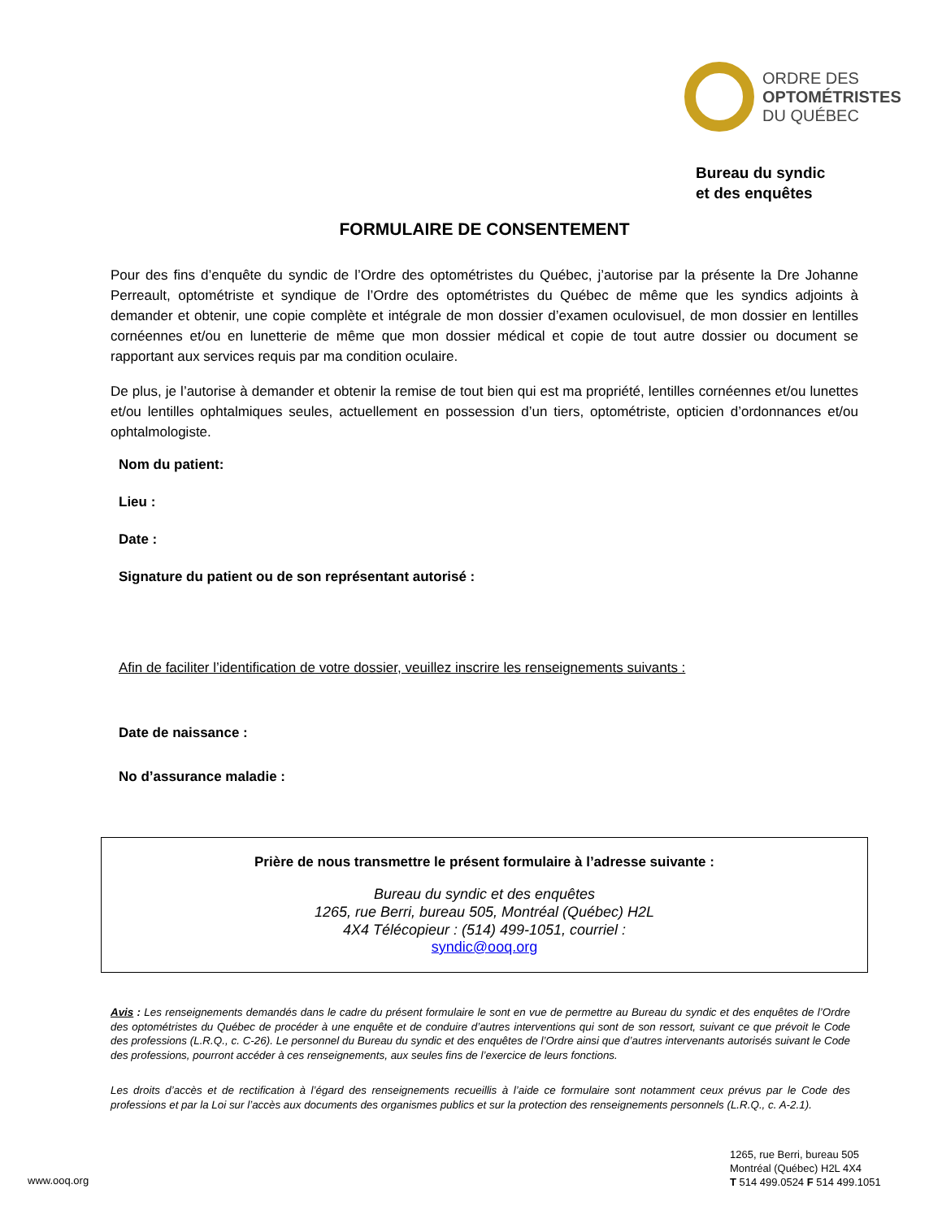ORDRE DES
OPTOMÉTRISTES
DU QUÉBEC
Bureau du syndic
et des enquêtes
FORMULAIRE DE CONSENTEMENT
Pour des fins d’enquête du syndic de l’Ordre des optométristes du Québec, j’autorise par la présente la Dre Johanne Perreault, optométriste et syndique de l’Ordre des optométristes du Québec de même que les syndics adjoints à demander et obtenir, une copie complète et intégrale de mon dossier d’examen oculovisuel, de mon dossier en lentilles cornéennes et/ou en lunetterie de même que mon dossier médical et copie de tout autre dossier ou document se rapportant aux services requis par ma condition oculaire.
De plus, je l’autorise à demander et obtenir la remise de tout bien qui est ma propriété, lentilles cornéennes et/ou lunettes et/ou lentilles ophtalmiques seules, actuellement en possession d’un tiers, optométriste, opticien d’ordonnances et/ou ophtalmologiste.
Nom du patient:
Lieu :
Date :
Signature du patient ou de son représentant autorisé :
Afin de faciliter l’identification de votre dossier, veuillez inscrire les renseignements suivants :
Date de naissance :
No d’assurance maladie :
Prière de nous transmettre le présent formulaire à l’adresse suivante :
Bureau du syndic et des enquêtes
1265, rue Berri, bureau 505, Montréal (Québec) H2L
4X4 Télécopieur : (514) 499-1051, courriel :
syndic@ooq.org
Avis : Les renseignements demandés dans le cadre du présent formulaire le sont en vue de permettre au Bureau du syndic et des enquêtes de l’Ordre des optométristes du Québec de procéder à une enquête et de conduire d’autres interventions qui sont de son ressort, suivant ce que prévoit le Code des professions (L.R.Q., c. C-26). Le personnel du Bureau du syndic et des enquêtes de l’Ordre ainsi que d’autres intervenants autorisés suivant le Code des professions, pourront accéder à ces renseignements, aux seules fins de l’exercice de leurs fonctions.
Les droits d’accès et de rectification à l’égard des renseignements recueillis à l’aide ce formulaire sont notamment ceux prévus par le Code des professions et par la Loi sur l’accès aux documents des organismes publics et sur la protection des renseignements personnels (L.R.Q., c. A-2.1).
www.ooq.org
1265, rue Berri, bureau 505
Montréal (Québec) H2L 4X4
T 514 499.0524 F 514 499.1051